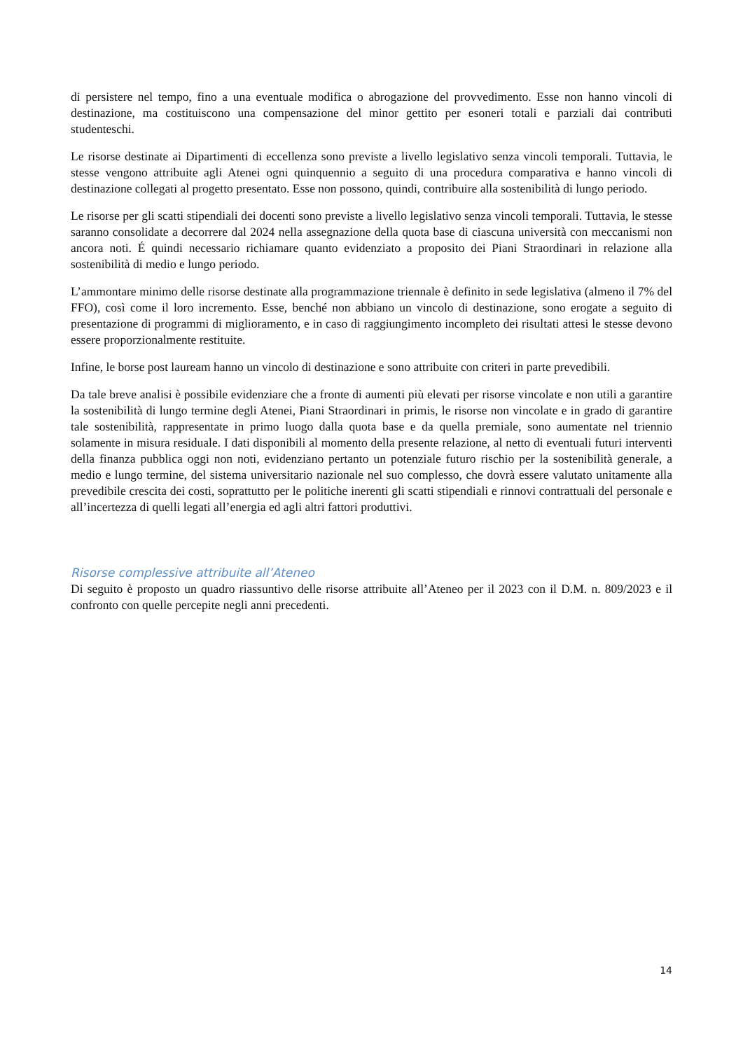di persistere nel tempo, fino a una eventuale modifica o abrogazione del provvedimento. Esse non hanno vincoli di destinazione, ma costituiscono una compensazione del minor gettito per esoneri totali e parziali dai contributi studenteschi.
Le risorse destinate ai Dipartimenti di eccellenza sono previste a livello legislativo senza vincoli temporali. Tuttavia, le stesse vengono attribuite agli Atenei ogni quinquennio a seguito di una procedura comparativa e hanno vincoli di destinazione collegati al progetto presentato. Esse non possono, quindi, contribuire alla sostenibilità di lungo periodo.
Le risorse per gli scatti stipendiali dei docenti sono previste a livello legislativo senza vincoli temporali. Tuttavia, le stesse saranno consolidate a decorrere dal 2024 nella assegnazione della quota base di ciascuna università con meccanismi non ancora noti. É quindi necessario richiamare quanto evidenziato a proposito dei Piani Straordinari in relazione alla sostenibilità di medio e lungo periodo.
L’ammontare minimo delle risorse destinate alla programmazione triennale è definito in sede legislativa (almeno il 7% del FFO), così come il loro incremento. Esse, benché non abbiano un vincolo di destinazione, sono erogate a seguito di presentazione di programmi di miglioramento, e in caso di raggiungimento incompleto dei risultati attesi le stesse devono essere proporzionalmente restituite.
Infine, le borse post lauream hanno un vincolo di destinazione e sono attribuite con criteri in parte prevedibili.
Da tale breve analisi è possibile evidenziare che a fronte di aumenti più elevati per risorse vincolate e non utili a garantire la sostenibilità di lungo termine degli Atenei, Piani Straordinari in primis, le risorse non vincolate e in grado di garantire tale sostenibilità, rappresentate in primo luogo dalla quota base e da quella premiale, sono aumentate nel triennio solamente in misura residuale. I dati disponibili al momento della presente relazione, al netto di eventuali futuri interventi della finanza pubblica oggi non noti, evidenziano pertanto un potenziale futuro rischio per la sostenibilità generale, a medio e lungo termine, del sistema universitario nazionale nel suo complesso, che dovrà essere valutato unitamente alla prevedibile crescita dei costi, soprattutto per le politiche inerenti gli scatti stipendiali e rinnovi contrattuali del personale e all’incertezza di quelli legati all’energia ed agli altri fattori produttivi.
Risorse complessive attribuite all’Ateneo
Di seguito è proposto un quadro riassuntivo delle risorse attribuite all’Ateneo per il 2023 con il D.M. n. 809/2023 e il confronto con quelle percepite negli anni precedenti.
14